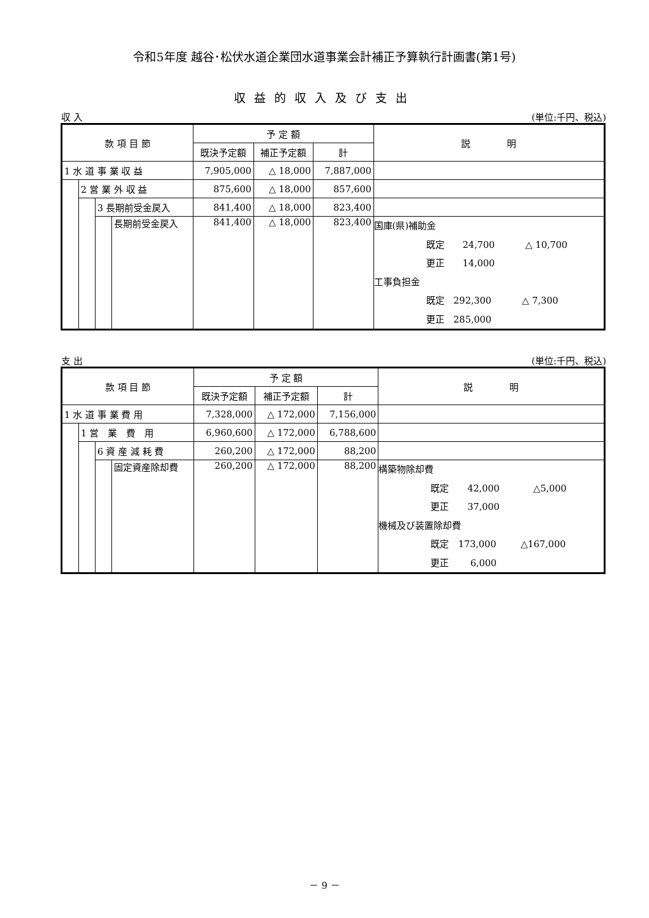令和5年度 越谷･松伏水道企業団水道事業会計補正予算執行計画書(第1号)
収益的収入及び支出
収 入 (単位:千円、税込)
| 款 項 目 節 | | | | 予 定 額 | | | 説 明 |
| --- | --- | --- | --- | --- | --- | --- | --- |
| | | | | 既決予定額 | 補正予定額 | 計 | |
| 1 水 道 事 業 収 益 | | | | 7,905,000 | △ 18,000 | 7,887,000 | |
| | 2 営 業 外 収 益 | | | 875,600 | △ 18,000 | 857,600 | |
| | | 3 長期前受金戻入 | | 841,400 | △ 18,000 | 823,400 | |
| | | | 長期前受金戻入 | 841,400 | △ 18,000 | 823,400 | 国庫(県)補助金 既定 24,700 △ 10,700 更正 14,000 工事負担金 既定 292,300 △ 7,300 更正 285,000 |
支 出 (単位:千円、税込)
| 款 項 目 節 | | | | 予 定 額 | | | 説 明 |
| --- | --- | --- | --- | --- | --- | --- | --- |
| | | | | 既決予定額 | 補正予定額 | 計 | |
| 1 水 道 事 業 費 用 | | | | 7,328,000 | △ 172,000 | 7,156,000 | |
| | 1 営 業 費 用 | | | 6,960,600 | △ 172,000 | 6,788,600 | |
| | | 6 資 産 減 耗 費 | | 260,200 | △ 172,000 | 88,200 | |
| | | | 固定資産除却費 | 260,200 | △ 172,000 | 88,200 | 構築物除却費 既定 42,000 △5,000 更正 37,000 機械及び装置除却費 既定 173,000 △167,000 更正 6,000 |
－ 9 －